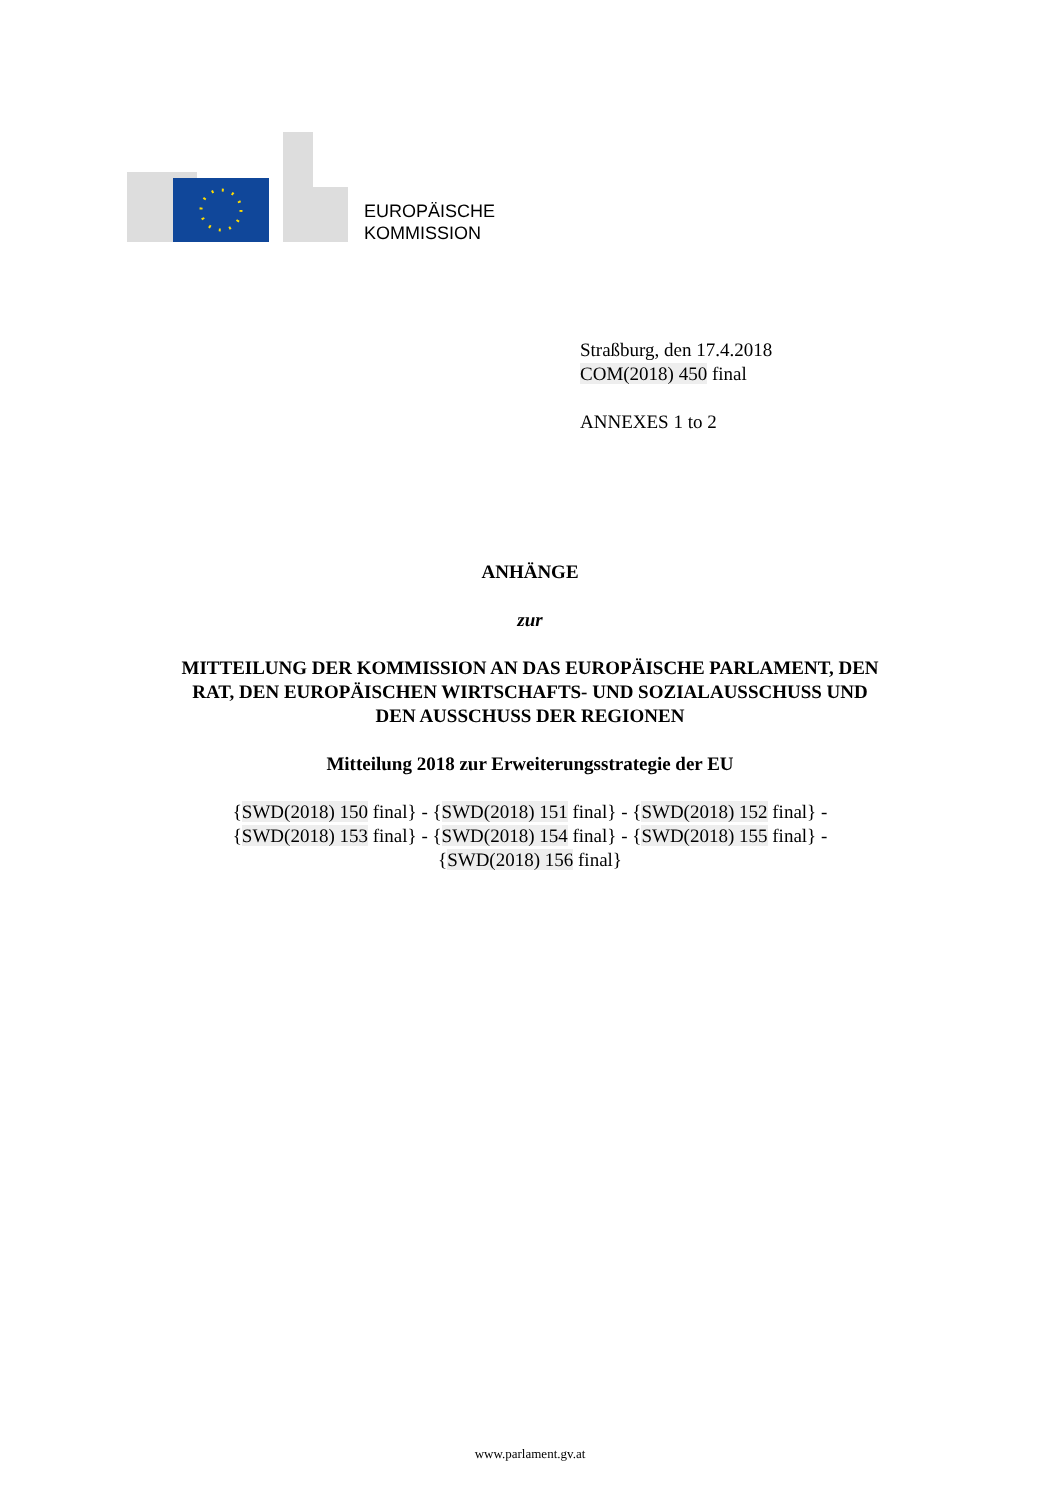EUROPÄISCHE
KOMMISSION
Straßburg, den 17.4.2018
COM(2018) 450 final
ANNEXES 1 to 2
ANHÄNGE
zur
MITTEILUNG DER KOMMISSION AN DAS EUROPÄISCHE PARLAMENT, DEN
RAT, DEN EUROPÄISCHEN WIRTSCHAFTS- UND SOZIALAUSSCHUSS UND
DEN AUSSCHUSS DER REGIONEN
Mitteilung 2018 zur Erweiterungsstrategie der EU
{SWD(2018) 150 final} - {SWD(2018) 151 final} - {SWD(2018) 152 final} -
{SWD(2018) 153 final} - {SWD(2018) 154 final} - {SWD(2018) 155 final} -
{SWD(2018) 156 final}
www.parlament.gv.at